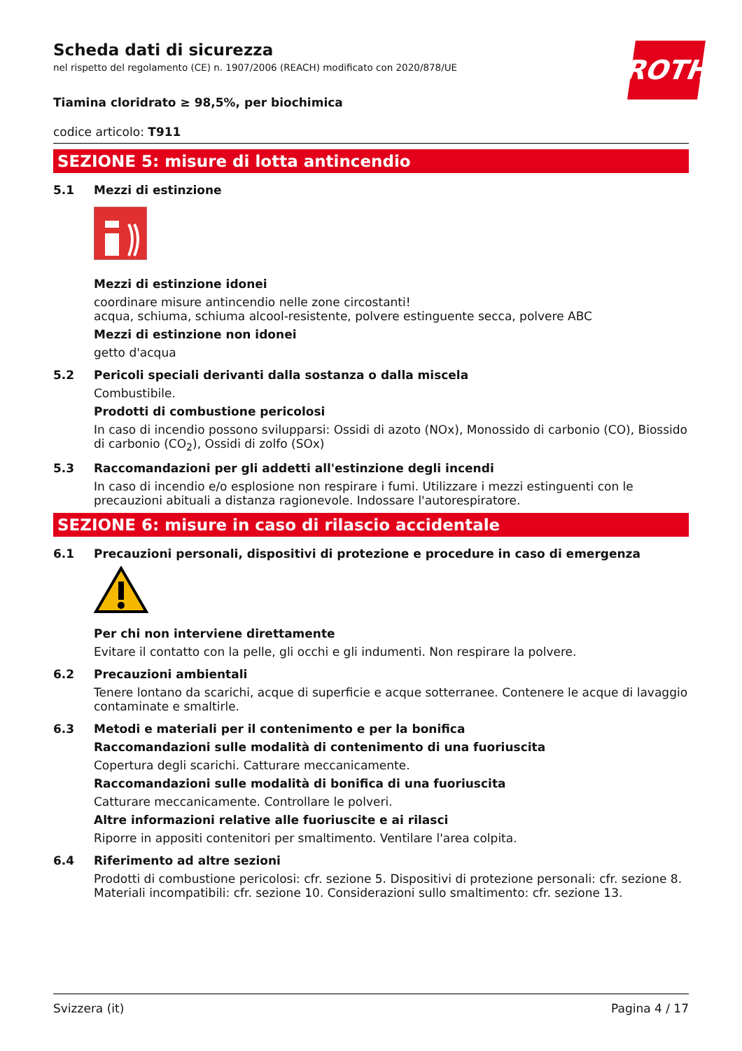ROTH
Scheda dati di sicurezza
nel rispetto del regolamento (CE) n. 1907/2006 (REACH) modificato con 2020/878/UE
Tiamina cloridrato ≥ 98,5%, per biochimica
codice articolo: T911
SEZIONE 5: misure di lotta antincendio
5.1 Mezzi di estinzione
Mezzi di estinzione idonei
coordinare misure antincendio nelle zone circostanti!
acqua, schiuma, schiuma alcool-resistente, polvere estinguente secca, polvere ABC
Mezzi di estinzione non idonei
getto d'acqua
5.2 Pericoli speciali derivanti dalla sostanza o dalla miscela
Combustibile.
Prodotti di combustione pericolosi
In caso di incendio possono svilupparsi: Ossidi di azoto (NOx), Monossido di carbonio (CO), Biossido di carbonio (CO<sub>2</sub>), Ossidi di zolfo (SOx)
5.3 Raccomandazioni per gli addetti all'estinzione degli incendi
In caso di incendio e/o esplosione non respirare i fumi. Utilizzare i mezzi estinguenti con le precauzioni abituali a distanza ragionevole. Indossare l'autorespiratore.
SEZIONE 6: misure in caso di rilascio accidentale
6.1 Precauzioni personali, dispositivi di protezione e procedure in caso di emergenza
Per chi non interviene direttamente
Evitare il contatto con la pelle, gli occhi e gli indumenti. Non respirare la polvere.
6.2 Precauzioni ambientali
Tenere lontano da scarichi, acque di superficie e acque sotterranee. Contenere le acque di lavaggio contaminate e smaltirle.
6.3 Metodi e materiali per il contenimento e per la bonifica
Raccomandazioni sulle modalità di contenimento di una fuoriuscita
Copertura degli scarichi. Catturare meccanicamente.
Raccomandazioni sulle modalità di bonifica di una fuoriuscita
Catturare meccanicamente. Controllare le polveri.
Altre informazioni relative alle fuoriuscite e ai rilasci
Riporre in appositi contenitori per smaltimento. Ventilare l'area colpita.
6.4 Riferimento ad altre sezioni
Prodotti di combustione pericolosi: cfr. sezione 5. Dispositivi di protezione personali: cfr. sezione 8. Materiali incompatibili: cfr. sezione 10. Considerazioni sullo smaltimento: cfr. sezione 13.
Svizzera (it) Pagina 4 / 17